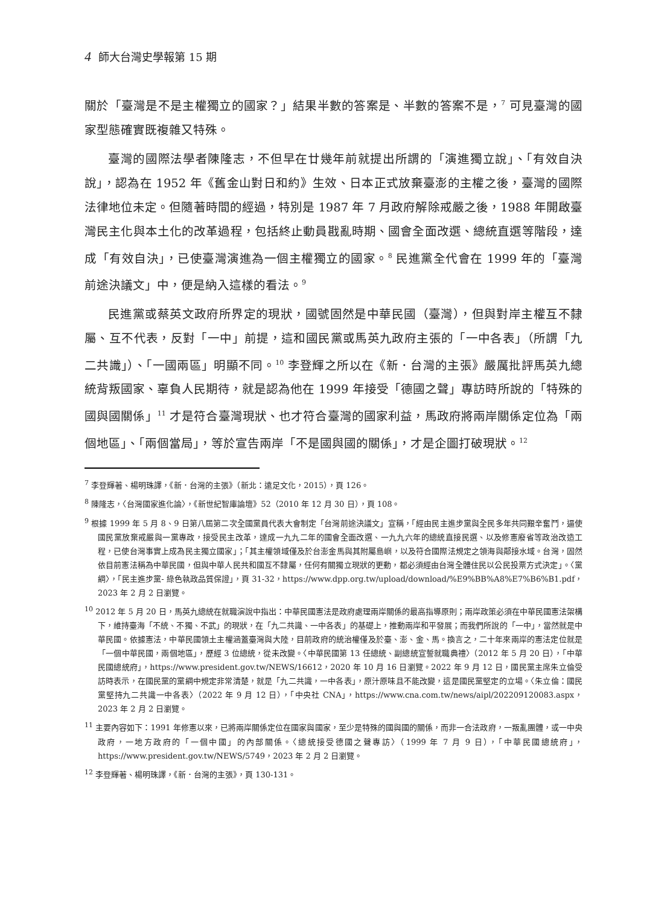4 師大台灣史學報第 15 期
關於「臺灣是不是主權獨立的國家？」結果半數的答案是、半數的答案不是，<sup>7</sup> 可見臺灣的國家型態確實既複雜又特殊。
臺灣的國際法學者陳隆志，不但早在廿幾年前就提出所謂的「演進獨立說」、「有效自決說」，認為在 1952 年《舊金山對日和約》生效、日本正式放棄臺澎的主權之後，臺灣的國際法律地位未定。但隨著時間的經過，特別是 1987 年 7 月政府解除戒嚴之後，1988 年開啟臺灣民主化與本土化的改革過程，包括終止動員戡亂時期、國會全面改選、總統直選等階段，達成「有效自決」，已使臺灣演進為一個主權獨立的國家。<sup>8</sup> 民進黨全代會在 1999 年的「臺灣前途決議文」中，便是納入這樣的看法。<sup>9</sup>
民進黨或蔡英文政府所界定的現狀，國號固然是中華民國（臺灣），但與對岸主權互不隸屬、互不代表，反對「一中」前提，這和國民黨或馬英九政府主張的「一中各表」（所謂「九二共識」）、「一國兩區」明顯不同。<sup>10</sup> 李登輝之所以在《新．台灣的主張》嚴厲批評馬英九總統背叛國家、辜負人民期待，就是認為他在 1999 年接受「德國之聲」專訪時所說的「特殊的國與國關係」<sup>11</sup> 才是符合臺灣現狀、也才符合臺灣的國家利益，馬政府將兩岸關係定位為「兩個地區」、「兩個當局」，等於宣告兩岸「不是國與國的關係」，才是企圖打破現狀。<sup>12</sup>
<sup>7</sup> 李登輝著、楊明珠譯，《新．台灣的主張》（新北：遠足文化，2015），頁 126。
<sup>8</sup> 陳隆志，〈台灣國家進化論〉，《新世紀智庫論壇》52（2010 年 12 月 30 日），頁 108。
<sup>9</sup> 根據 1999 年 5 月 8、9 日第八屆第二次全國黨員代表大會制定「台灣前途決議文」宣稱，「經由民主進步黨與全民多年共同艱辛奮鬥，逼使國民黨放棄戒嚴與一黨專政，接受民主改革，達成一九九二年的國會全面改選、一九九六年的總統直接民選、以及修憲廢省等政治改造工程，已使台灣事實上成為民主獨立國家」；「其主權領域僅及於台澎金馬與其附屬島嶼，以及符合國際法規定之領海與鄰接水域。台灣，固然依目前憲法稱為中華民國，但與中華人民共和國互不隸屬，任何有關獨立現狀的更動，都必須經由台灣全體住民以公民投票方式決定」。〈黨綱〉，「民主進步黨- 綠色執政品質保證」，頁 31-32，https://www.dpp.org.tw/upload/download/%E9%BB%A8%E7%B6%B1.pdf，2023 年 2 月 2 日瀏覽。
<sup>10</sup> 2012 年 5 月 20 日，馬英九總統在就職演說中指出：中華民國憲法是政府處理兩岸關係的最高指導原則；兩岸政策必須在中華民國憲法架構下，維持臺海「不統、不獨、不武」的現狀，在「九二共識、一中各表」的基礎上，推動兩岸和平發展；而我們所說的「一中」，當然就是中華民國。依據憲法，中華民國領土主權涵蓋臺灣與大陸，目前政府的統治權僅及於臺、澎、金、馬。換言之，二十年來兩岸的憲法定位就是「一個中華民國，兩個地區」，歷經 3 位總統，從未改變。〈中華民國第 13 任總統、副總統宣誓就職典禮〉（2012 年 5 月 20 日），「中華民國總統府」，https://www.president.gov.tw/NEWS/16612，2020 年 10 月 16 日瀏覽。2022 年 9 月 12 日，國民黨主席朱立倫受訪時表示，在國民黨的黨綱中規定非常清楚，就是「九二共識，一中各表」，原汁原味且不能改變，這是國民黨堅定的立場。〈朱立倫：國民黨堅持九二共識一中各表〉（2022 年 9 月 12 日），「中央社 CNA」，https://www.cna.com.tw/news/aipl/202209120083.aspx，2023 年 2 月 2 日瀏覽。
<sup>11</sup> 主要內容如下：1991 年修憲以來，已將兩岸關係定位在國家與國家，至少是特殊的國與國的關係，而非一合法政府，一叛亂團體，或一中央政府，一地方政府的「一個中國」的內部關係。〈總統接受德國之聲專訪〉（1999 年 7 月 9 日），「中華民國總統府」，https://www.president.gov.tw/NEWS/5749，2023 年 2 月 2 日瀏覽。
<sup>12</sup> 李登輝著、楊明珠譯，《新．台灣的主張》，頁 130-131。